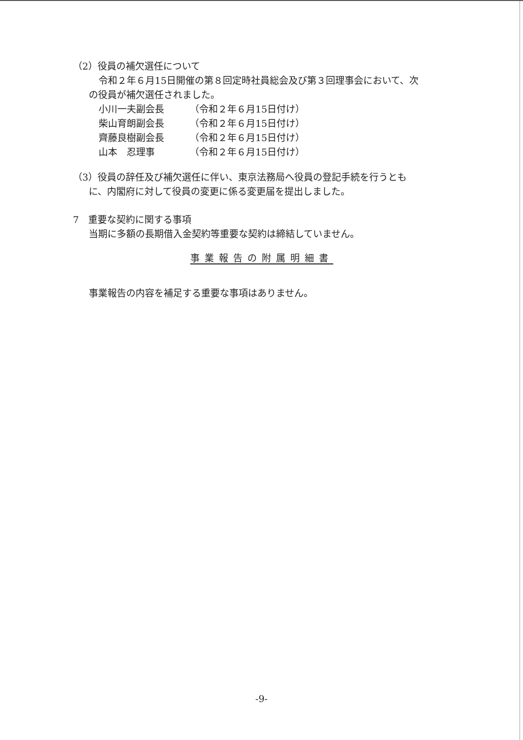（2）役員の補欠選任について
令和２年６月15日開催の第８回定時社員総会及び第３回理事会において、次
の役員が補欠選任されました。
小川一夫副会長 （令和２年６月15日付け）
柴山育朗副会長 （令和２年６月15日付け）
齊藤良樹副会長 （令和２年６月15日付け）
山本　忍理事 （令和２年６月15日付け）
（3）役員の辞任及び補欠選任に伴い、東京法務局へ役員の登記手続を行うとも
に、内閣府に対して役員の変更に係る変更届を提出しました。
7　重要な契約に関する事項
当期に多額の長期借入金契約等重要な契約は締結していません。
事業報告の附属明細書
事業報告の内容を補足する重要な事項はありません。
-9-